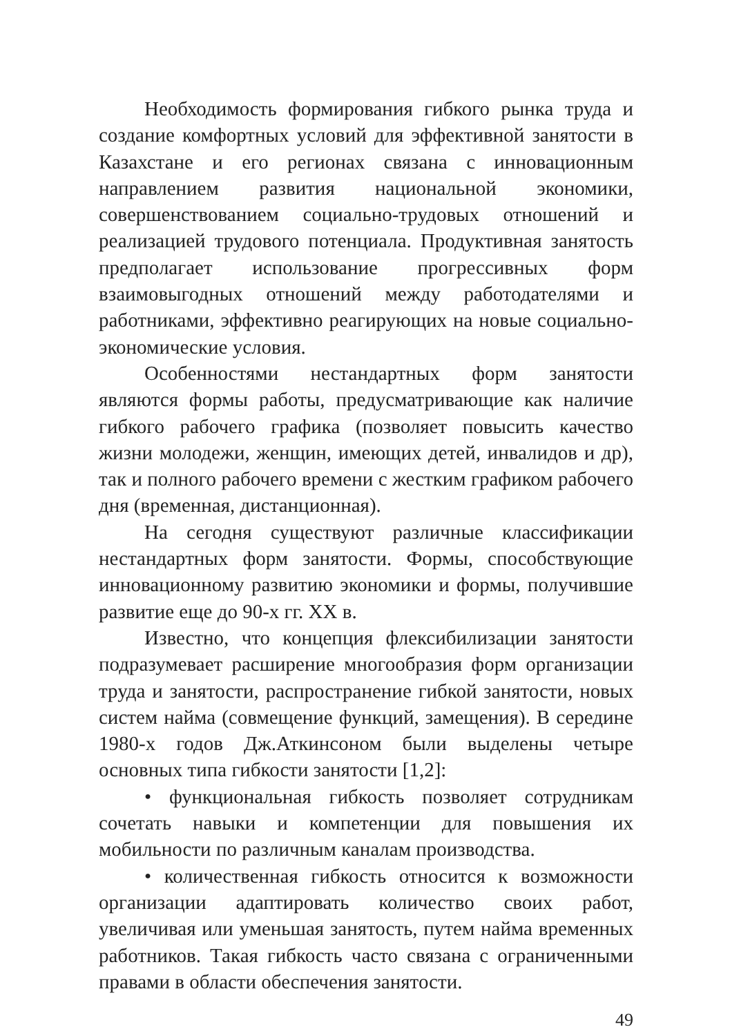Необходимость формирования гибкого рынка труда и создание комфортных условий для эффективной занятости в Казахстане и его регионах связана с инновационным направлением развития национальной экономики, совершенствованием социально-трудовых отношений и реализацией трудового потенциала. Продуктивная занятость предполагает использование прогрессивных форм взаимовыгодных отношений между работодателями и работниками, эффективно реагирующих на новые социально-экономические условия.
Особенностями нестандартных форм занятости являются формы работы, предусматривающие как наличие гибкого рабочего графика (позволяет повысить качество жизни молодежи, женщин, имеющих детей, инвалидов и др), так и полного рабочего времени с жестким графиком рабочего дня (временная, дистанционная).
На сегодня существуют различные классификации нестандартных форм занятости. Формы, способствующие инновационному развитию экономики и формы, получившие развитие еще до 90-х гг. XX в.
Известно, что концепция флексибилизации занятости подразумевает расширение многообразия форм организации труда и занятости, распространение гибкой занятости, новых систем найма (совмещение функций, замещения). В середине 1980-х годов Дж.Аткинсоном были выделены четыре основных типа гибкости занятости [1,2]:
• функциональная гибкость позволяет сотрудникам сочетать навыки и компетенции для повышения их мобильности по различным каналам производства.
• количественная гибкость относится к возможности организации адаптировать количество своих работ, увеличивая или уменьшая занятость, путем найма временных работников. Такая гибкость часто связана с ограниченными правами в области обеспечения занятости.
49